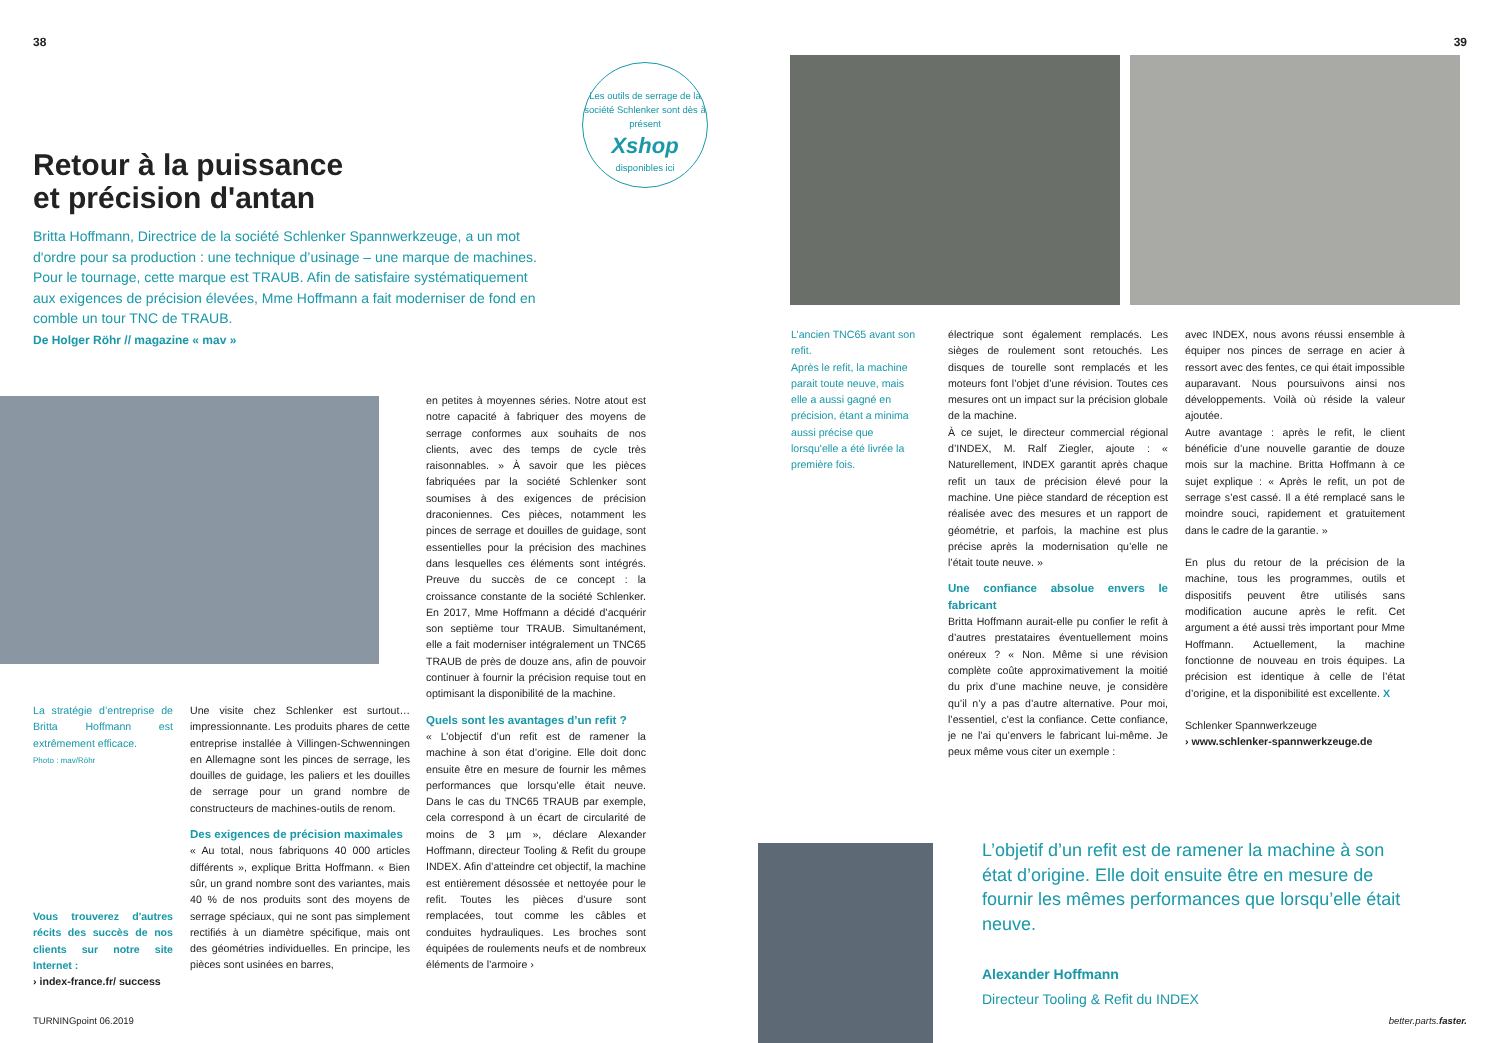38
Retour à la puissance
et précision d'antan
Britta Hoffmann, Directrice de la société Schlenker Spannwerkzeuge, a un mot d'ordre pour sa production : une technique d’usinage – une marque de machines. Pour le tournage, cette marque est TRAUB. Afin de satisfaire systématiquement aux exigences de précision élevées, Mme Hoffmann a fait moderniser de fond en comble un tour TNC de TRAUB.
De Holger Röhr // magazine « mav »
Les outils de serrage de la société Schlenker sont dès à présent
Xshop
disponibles ici
La stratégie d’entreprise de Britta Hoffmann est extrêmement efficace.
Photo : mav/Röhr
Vous trouverez d'autres récits des succès de nos clients sur notre site Internet :
› index-france.fr/ success
Une visite chez Schlenker est surtout… impressionnante. Les produits phares de cette entreprise installée à Villingen-Schwenningen en Allemagne sont les pinces de serrage, les douilles de guidage, les paliers et les douilles de serrage pour un grand nombre de constructeurs de machines-outils de renom.
Des exigences de précision maximales
« Au total, nous fabriquons 40 000 articles différents », explique Britta Hoffmann. « Bien sûr, un grand nombre sont des variantes, mais 40 % de nos produits sont des moyens de serrage spéciaux, qui ne sont pas simplement rectifiés à un diamètre spécifique, mais ont des géométries individuelles. En principe, les pièces sont usinées en barres,
en petites à moyennes séries. Notre atout est notre capacité à fabriquer des moyens de serrage conformes aux souhaits de nos clients, avec des temps de cycle très raisonnables. » À savoir que les pièces fabriquées par la société Schlenker sont soumises à des exigences de précision draconiennes. Ces pièces, notamment les pinces de serrage et douilles de guidage, sont essentielles pour la précision des machines dans lesquelles ces éléments sont intégrés. Preuve du succès de ce concept : la croissance constante de la société Schlenker. En 2017, Mme Hoffmann a décidé d’acquérir son septième tour TRAUB. Simultanément, elle a fait moderniser intégralement un TNC65 TRAUB de près de douze ans, afin de pouvoir continuer à fournir la précision requise tout en optimisant la disponibilité de la machine.
Quels sont les avantages d’un refit ?
« L’objectif d’un refit est de ramener la machine à son état d’origine. Elle doit donc ensuite être en mesure de fournir les mêmes performances que lorsqu’elle était neuve. Dans le cas du TNC65 TRAUB par exemple, cela correspond à un écart de circularité de moins de 3 µm », déclare Alexander Hoffmann, directeur Tooling & Refit du groupe INDEX. Afin d’atteindre cet objectif, la machine est entièrement désossée et nettoyée pour le refit. Toutes les pièces d’usure sont remplacées, tout comme les câbles et conduites hydrauliques. Les broches sont équipées de roulements neufs et de nombreux éléments de l’armoire ›
TURNINGpoint 06.2019
39
L’ancien TNC65 avant son refit.
Après le refit, la machine parait toute neuve, mais elle a aussi gagné en précision, étant a minima aussi précise que lorsqu'elle a été livrée la première fois.
électrique sont également remplacés. Les sièges de roulement sont retouchés. Les disques de tourelle sont remplacés et les moteurs font l’objet d’une révision. Toutes ces mesures ont un impact sur la précision globale de la machine.
À ce sujet, le directeur commercial régional d’INDEX, M. Ralf Ziegler, ajoute : « Naturellement, INDEX garantit après chaque refit un taux de précision élevé pour la machine. Une pièce standard de réception est réalisée avec des mesures et un rapport de géométrie, et parfois, la machine est plus précise après la modernisation qu’elle ne l’était toute neuve. »
Une confiance absolue envers le fabricant
Britta Hoffmann aurait-elle pu confier le refit à d’autres prestataires éventuellement moins onéreux ? « Non. Même si une révision complète coûte approximativement la moitié du prix d’une machine neuve, je considère qu’il n’y a pas d’autre alternative. Pour moi, l’essentiel, c’est la confiance. Cette confiance, je ne l’ai qu’envers le fabricant lui-même. Je peux même vous citer un exemple :
avec INDEX, nous avons réussi ensemble à équiper nos pinces de serrage en acier à ressort avec des fentes, ce qui était impossible auparavant. Nous poursuivons ainsi nos développements. Voilà où réside la valeur ajoutée.
Autre avantage : après le refit, le client bénéficie d’une nouvelle garantie de douze mois sur la machine. Britta Hoffmann à ce sujet explique : « Après le refit, un pot de serrage s’est cassé. Il a été remplacé sans le moindre souci, rapidement et gratuitement dans le cadre de la garantie. »
En plus du retour de la précision de la machine, tous les programmes, outils et dispositifs peuvent être utilisés sans modification aucune après le refit. Cet argument a été aussi très important pour Mme Hoffmann. Actuellement, la machine fonctionne de nouveau en trois équipes. La précision est identique à celle de l’état d’origine, et la disponibilité est excellente. X
Schlenker Spannwerkzeuge
› www.schlenker-spannwerkzeuge.de
L’objetif d’un refit est de ramener la machine à son état d’origine. Elle doit ensuite être en mesure de fournir les mêmes performances que lorsqu’elle était neuve.
Alexander Hoffmann
Directeur Tooling & Refit du INDEX
better.parts.faster.